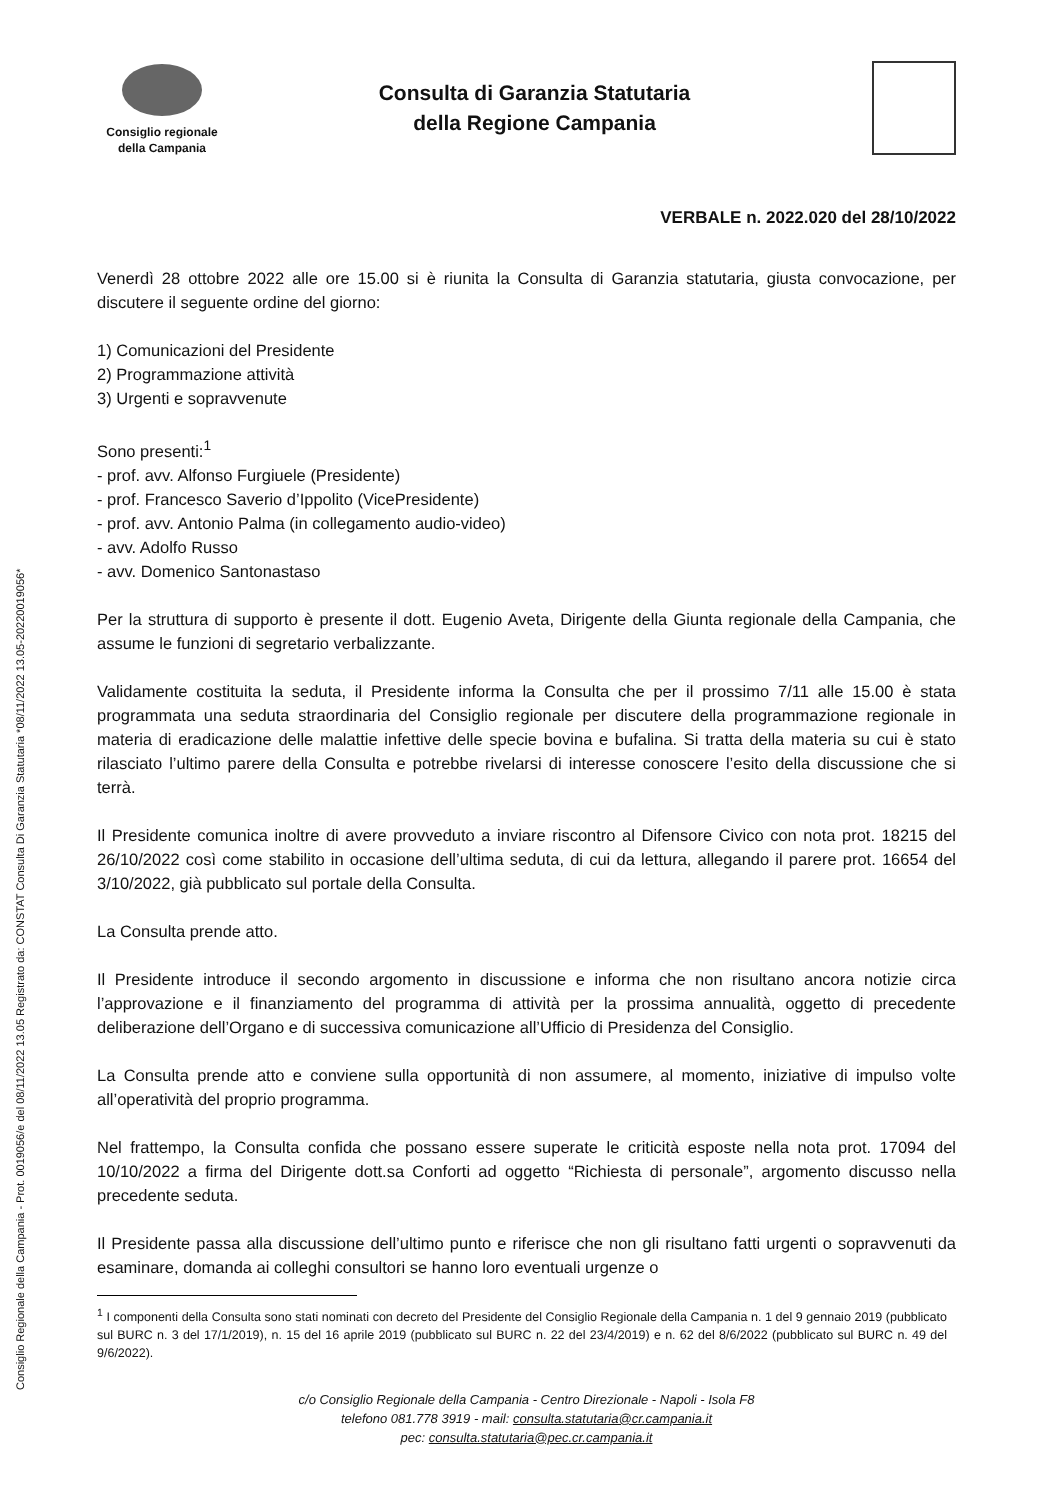Consiglio Regionale della Campania - Prot. 0019056/e del 08/11/2022 13.05 Registrato da: CONSTAT Consulta Di Garanzia Statutaria *08/11/2022 13.05-2022001905­6*
Consiglio regionale
della Campania
Consulta di Garanzia Statutaria
della Regione Campania
VERBALE n. 2022.020 del 28/10/2022
Venerdì 28 ottobre 2022 alle ore 15.00 si è riunita la Consulta di Garanzia statutaria, giusta convocazione, per discutere il seguente ordine del giorno:
1) Comunicazioni del Presidente
2) Programmazione attività
3) Urgenti e sopravvenute
Sono presenti:<sup>1</sup>
- prof. avv. Alfonso Furgiuele (Presidente)
- prof. Francesco Saverio d’Ippolito (VicePresidente)
- prof. avv. Antonio Palma (in collegamento audio-video)
- avv. Adolfo Russo
- avv. Domenico Santonastaso
Per la struttura di supporto è presente il dott. Eugenio Aveta, Dirigente della Giunta regionale della Campania, che assume le funzioni di segretario verbalizzante.
Validamente costituita la seduta, il Presidente informa la Consulta che per il prossimo 7/11 alle 15.00 è stata programmata una seduta straordinaria del Consiglio regionale per discutere della programmazione regionale in materia di eradicazione delle malattie infettive delle specie bovina e bufalina. Si tratta della materia su cui è stato rilasciato l’ultimo parere della Consulta e potrebbe rivelarsi di interesse conoscere l’esito della discussione che si terrà.
Il Presidente comunica inoltre di avere provveduto a inviare riscontro al Difensore Civico con nota prot. 18215 del 26/10/2022 così come stabilito in occasione dell’ultima seduta, di cui da lettura, allegando il parere prot. 16654 del 3/10/2022, già pubblicato sul portale della Consulta.
La Consulta prende atto.
Il Presidente introduce il secondo argomento in discussione e informa che non risultano ancora notizie circa l’approvazione e il finanziamento del programma di attività per la prossima annualità, oggetto di precedente deliberazione dell’Organo e di successiva comunicazione all’Ufficio di Presidenza del Consiglio.
La Consulta prende atto e conviene sulla opportunità di non assumere, al momento, iniziative di impulso volte all’operatività del proprio programma.
Nel frattempo, la Consulta confida che possano essere superate le criticità esposte nella nota prot. 17094 del 10/10/2022 a firma del Dirigente dott.sa Conforti ad oggetto “Richiesta di personale”, argomento discusso nella precedente seduta.
Il Presidente passa alla discussione dell’ultimo punto e riferisce che non gli risultano fatti urgenti o sopravvenuti da esaminare, domanda ai colleghi consultori se hanno loro eventuali urgenze o
<sup>1</sup> I componenti della Consulta sono stati nominati con decreto del Presidente del Consiglio Regionale della Campania n. 1 del 9 gennaio 2019 (pubblicato sul BURC n. 3 del 17/1/2019), n. 15 del 16 aprile 2019 (pubblicato sul BURC n. 22 del 23/4/2019) e n. 62 del 8/6/2022 (pubblicato sul BURC n. 49 del 9/6/2022).
c/o Consiglio Regionale della Campania - Centro Direzionale - Napoli - Isola F8
telefono 081.778 3919 - mail: consulta.statutaria@cr.campania.it
pec: consulta.statutaria@pec.cr.campania.it